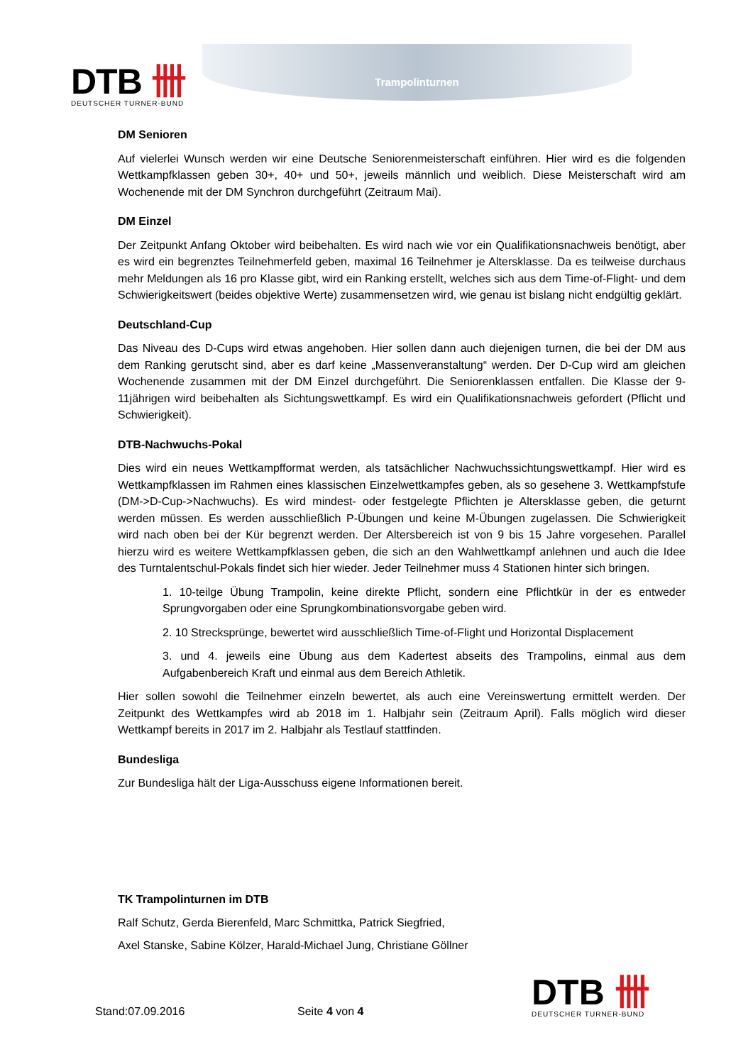DTB 卌
DEUTSCHER TURNER-BUND
Trampolinturnen
DM Senioren
Auf vielerlei Wunsch werden wir eine Deutsche Seniorenmeisterschaft einführen. Hier wird es die folgenden Wettkampfklassen geben 30+, 40+ und 50+, jeweils männlich und weiblich. Diese Meisterschaft wird am Wochenende mit der DM Synchron durchgeführt (Zeitraum Mai).
DM Einzel
Der Zeitpunkt Anfang Oktober wird beibehalten. Es wird nach wie vor ein Qualifikationsnachweis benötigt, aber es wird ein begrenztes Teilnehmerfeld geben, maximal 16 Teilnehmer je Altersklasse. Da es teilweise durchaus mehr Meldungen als 16 pro Klasse gibt, wird ein Ranking erstellt, welches sich aus dem Time-of-Flight- und dem Schwierigkeitswert (beides objektive Werte) zusammensetzen wird, wie genau ist bislang nicht endgültig geklärt.
Deutschland-Cup
Das Niveau des D-Cups wird etwas angehoben. Hier sollen dann auch diejenigen turnen, die bei der DM aus dem Ranking gerutscht sind, aber es darf keine „Massenveranstaltung“ werden. Der D-Cup wird am gleichen Wochenende zusammen mit der DM Einzel durchgeführt. Die Seniorenklassen entfallen. Die Klasse der 9-11jährigen wird beibehalten als Sichtungswettkampf. Es wird ein Qualifikationsnachweis gefordert (Pflicht und Schwierigkeit).
DTB-Nachwuchs-Pokal
Dies wird ein neues Wettkampfformat werden, als tatsächlicher Nachwuchssichtungswettkampf. Hier wird es Wettkampfklassen im Rahmen eines klassischen Einzelwettkampfes geben, als so gesehene 3. Wettkampfstufe (DM->D-Cup->Nachwuchs). Es wird mindest- oder festgelegte Pflichten je Altersklasse geben, die geturnt werden müssen. Es werden ausschließlich P-Übungen und keine M-Übungen zugelassen. Die Schwierigkeit wird nach oben bei der Kür begrenzt werden. Der Altersbereich ist von 9 bis 15 Jahre vorgesehen. Parallel hierzu wird es weitere Wettkampfklassen geben, die sich an den Wahlwettkampf anlehnen und auch die Idee des Turntalentschul-Pokals findet sich hier wieder. Jeder Teilnehmer muss 4 Stationen hinter sich bringen.
1. 10-teilge Übung Trampolin, keine direkte Pflicht, sondern eine Pflichtkür in der es entweder Sprungvorgaben oder eine Sprungkombinationsvorgabe geben wird.
2. 10 Strecksprünge, bewertet wird ausschließlich Time-of-Flight und Horizontal Displacement
3. und 4. jeweils eine Übung aus dem Kadertest abseits des Trampolins, einmal aus dem Aufgabenbereich Kraft und einmal aus dem Bereich Athletik.
Hier sollen sowohl die Teilnehmer einzeln bewertet, als auch eine Vereinswertung ermittelt werden. Der Zeitpunkt des Wettkampfes wird ab 2018 im 1. Halbjahr sein (Zeitraum April). Falls möglich wird dieser Wettkampf bereits in 2017 im 2. Halbjahr als Testlauf stattfinden.
Bundesliga
Zur Bundesliga hält der Liga-Ausschuss eigene Informationen bereit.
TK Trampolinturnen im DTB
Ralf Schutz, Gerda Bierenfeld, Marc Schmittka, Patrick Siegfried,
Axel Stanske, Sabine Kölzer, Harald-Michael Jung, Christiane Göllner
Stand:07.09.2016
Seite 4 von 4
DTB 卌
DEUTSCHER TURNER-BUND